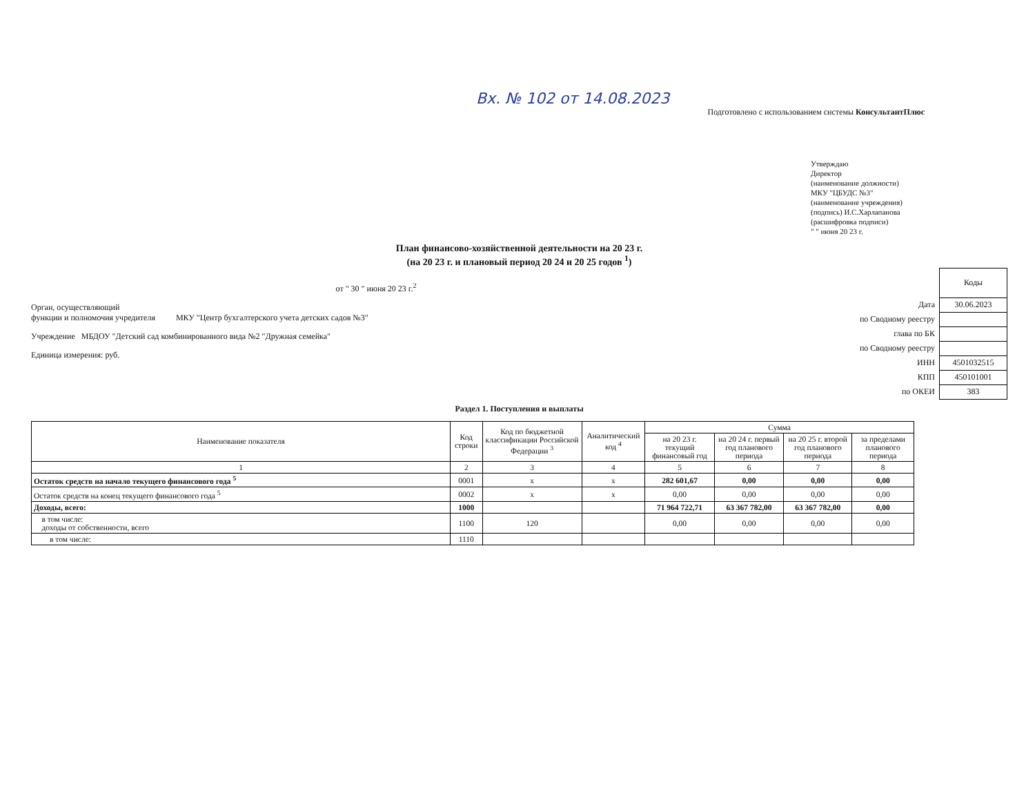Вх. № 102 от 14.08.2023
Подготовлено с использованием системы КонсультантПлюс
Утверждаю
Директор
(наименование должности)
МКУ "ЦБУДС №3"
(наименование учреждения)
(подпись) И.С.Харлапанова
(расшифровка подписи)
" " июня 20 23 г.
План финансово-хозяйственной деятельности на 20 23 г.
(на 20 23 г. и плановый период 20 24 и 20 25 годов <sup>1</sup>)
от " 30 " июня 20 23 г.<sup>2</sup>
Орган, осуществляющий
функции и полномочия учредителя МКУ "Центр бухгалтерского учета детских садов №3"
Учреждение МБДОУ "Детский сад комбинированного вида №2 "Дружная семейка"
Единица измерения: руб.
| | Коды |
| Дата | 30.06.2023 |
| по Сводному реестру | |
| глава по БК | |
| по Сводному реестру | |
| ИНН | 4501032515 |
| КПП | 450101001 |
| по ОКЕИ | 383 |
Раздел 1. Поступления и выплаты
| Наименование показателя | Код строки | Код по бюджетной классификации Российской Федерации <sup>3</sup> | Аналитический код <sup>4</sup> | Сумма | | | |
| --- | --- | --- | --- | --- | --- | --- | --- |
| | | | | на 20 23 г. текущий финансовый год | на 20 24 г. первый год планового периода | на 20 25 г. второй год планового периода | за пределами планового периода |
| 1 | 2 | 3 | 4 | 5 | 6 | 7 | 8 |
| Остаток средств на начало текущего финансового года <sup>5</sup> | 0001 | x | x | 282 601,67 | 0,00 | 0,00 | 0,00 |
| Остаток средств на конец текущего финансового года <sup>5</sup> | 0002 | x | x | 0,00 | 0,00 | 0,00 | 0,00 |
| Доходы, всего: | 1000 | | | 71 964 722,71 | 63 367 782,00 | 63 367 782,00 | 0,00 |
| в том числе: доходы от собственности, всего | 1100 | 120 | | 0,00 | 0,00 | 0,00 | 0,00 |
| в том числе: | 1110 | | | | | | |